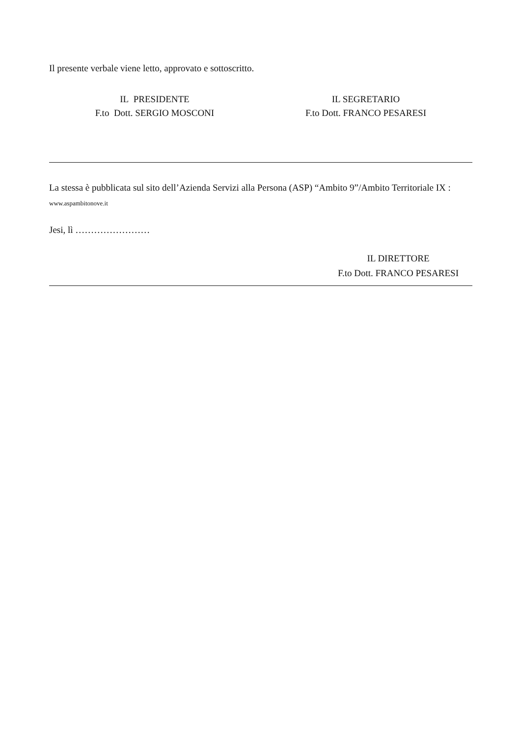Il presente verbale viene letto, approvato e sottoscritto.
IL PRESIDENTE
F.to Dott. SERGIO MOSCONI
IL SEGRETARIO
F.to Dott. FRANCO PESARESI
La stessa è pubblicata sul sito dell’Azienda Servizi alla Persona (ASP) “Ambito 9”/Ambito Territoriale IX : www.aspambitonove.it
Jesi, lì ……………………
IL DIRETTORE
F.to Dott. FRANCO PESARESI